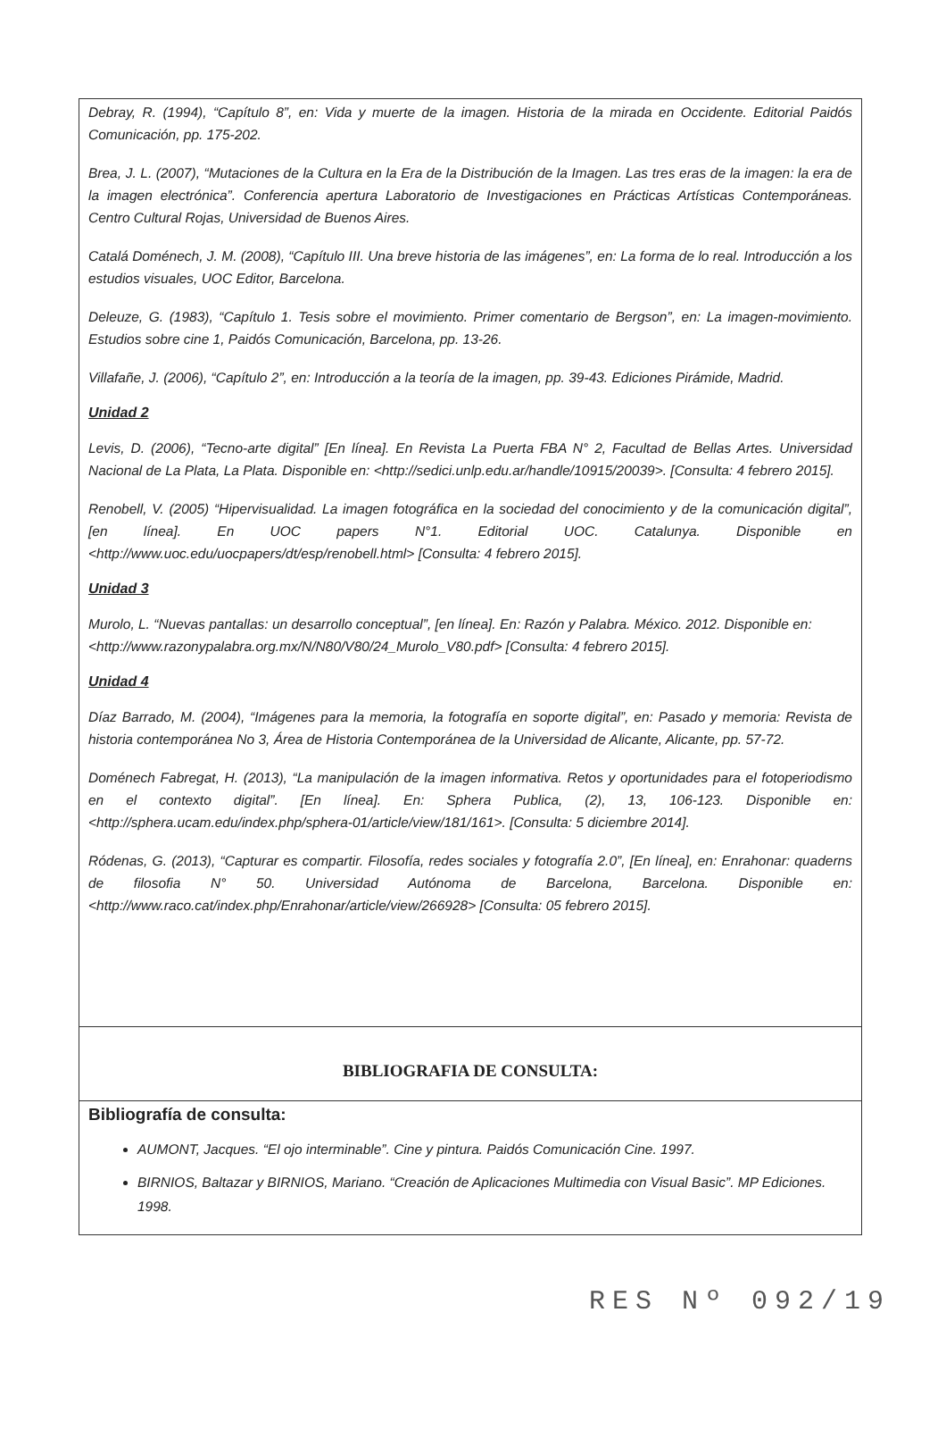Debray, R. (1994), “Capítulo 8”, en: Vida y muerte de la imagen. Historia de la mirada en Occidente. Editorial Paidós Comunicación, pp. 175-202.
Brea, J. L. (2007), “Mutaciones de la Cultura en la Era de la Distribución de la Imagen. Las tres eras de la imagen: la era de la imagen electrónica”. Conferencia apertura Laboratorio de Investigaciones en Prácticas Artísticas Contemporáneas. Centro Cultural Rojas, Universidad de Buenos Aires.
Catalá Doménech, J. M. (2008), “Capítulo III. Una breve historia de las imágenes”, en: La forma de lo real. Introducción a los estudios visuales, UOC Editor, Barcelona.
Deleuze, G. (1983), “Capítulo 1. Tesis sobre el movimiento. Primer comentario de Bergson”, en: La imagen-movimiento. Estudios sobre cine 1, Paidós Comunicación, Barcelona, pp. 13-26.
Villafañe, J. (2006), “Capítulo 2”, en: Introducción a la teoría de la imagen, pp. 39-43. Ediciones Pirámide, Madrid.
Unidad 2
Levis, D. (2006), “Tecno-arte digital” [En línea]. En Revista La Puerta FBA N° 2, Facultad de Bellas Artes. Universidad Nacional de La Plata, La Plata. Disponible en: <http://sedici.unlp.edu.ar/handle/10915/20039>. [Consulta: 4 febrero 2015].
Renobell, V. (2005) “Hipervisualidad. La imagen fotográfica en la sociedad del conocimiento y de la comunicación digital”, [en línea]. En UOC papers N°1. Editorial UOC. Catalunya. Disponible en <http://www.uoc.edu/uocpapers/dt/esp/renobell.html> [Consulta: 4 febrero 2015].
Unidad 3
Murolo, L. “Nuevas pantallas: un desarrollo conceptual”, [en línea]. En: Razón y Palabra. México. 2012. Disponible en:
<http://www.razonypalabra.org.mx/N/N80/V80/24_Murolo_V80.pdf> [Consulta: 4 febrero 2015].
Unidad 4
Díaz Barrado, M. (2004), “Imágenes para la memoria, la fotografía en soporte digital”, en: Pasado y memoria: Revista de historia contemporánea No 3, Área de Historia Contemporánea de la Universidad de Alicante, Alicante, pp. 57-72.
Doménech Fabregat, H. (2013), “La manipulación de la imagen informativa. Retos y oportunidades para el fotoperiodismo en el contexto digital”. [En línea]. En: Sphera Publica, (2), 13, 106-123. Disponible en: <http://sphera.ucam.edu/index.php/sphera-01/article/view/181/161>. [Consulta: 5 diciembre 2014].
Ródenas, G. (2013), “Capturar es compartir. Filosofía, redes sociales y fotografía 2.0”, [En línea], en: Enrahonar: quaderns de filosofia N° 50. Universidad Autónoma de Barcelona, Barcelona. Disponible en:<http://www.raco.cat/index.php/Enrahonar/article/view/266928> [Consulta: 05 febrero 2015].
BIBLIOGRAFIA DE CONSULTA:
Bibliografía de consulta:
AUMONT, Jacques. “El ojo interminable”. Cine y pintura. Paidós Comunicación Cine. 1997.
BIRNIOS, Baltazar y BIRNIOS, Mariano. “Creación de Aplicaciones Multimedia con Visual Basic”. MP Ediciones. 1998.
RES Nº 092/19